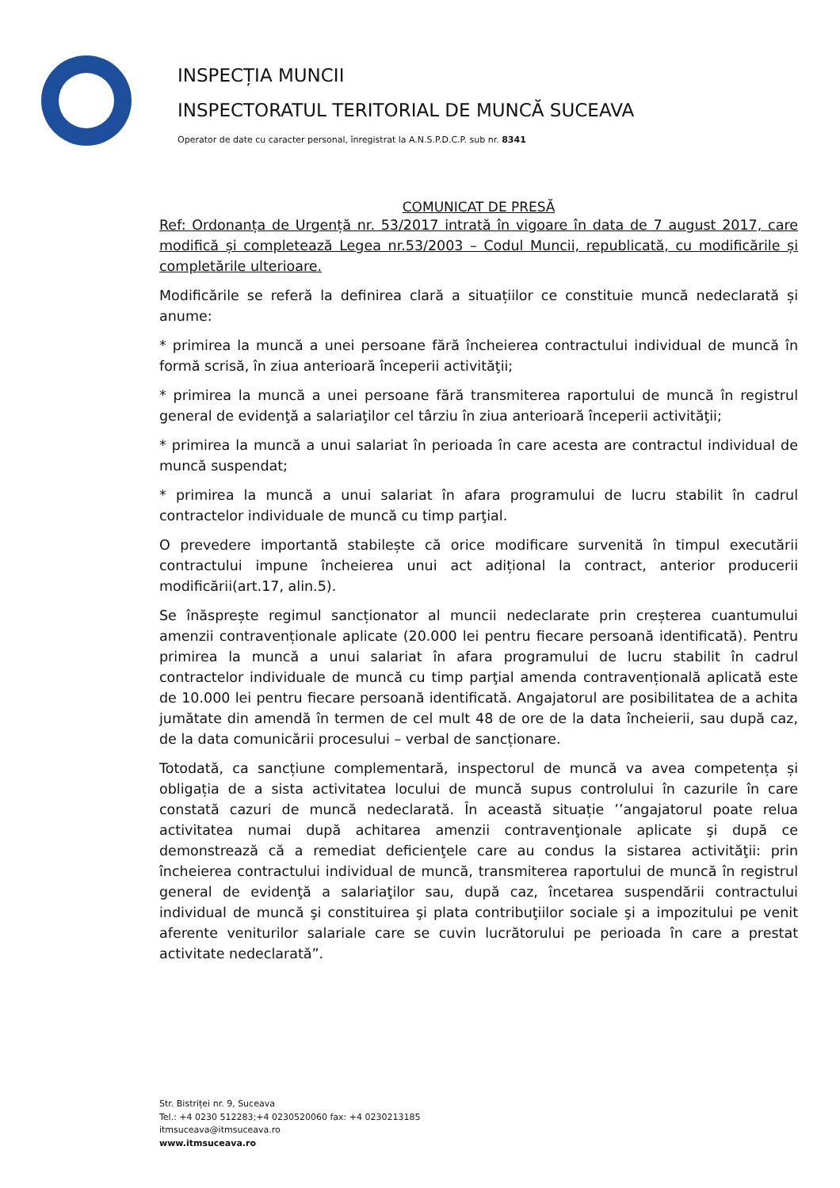INSPECȚIA MUNCII
INSPECTORATUL TERITORIAL DE MUNCĂ SUCEAVA
Operator de date cu caracter personal, înregistrat la A.N.S.P.D.C.P. sub nr. 8341
COMUNICAT DE PRESĂ
Ref: Ordonanța de Urgență nr. 53/2017 intrată în vigoare în data de 7 august 2017, care modifică și completează Legea nr.53/2003 – Codul Muncii, republicată, cu modificările și completările ulterioare.
Modificările se referă la definirea clară a situațiilor ce constituie muncă nedeclarată și anume:
* primirea la muncă a unei persoane fără încheierea contractului individual de muncă în formă scrisă, în ziua anterioară începerii activităţii;
* primirea la muncă a unei persoane fără transmiterea raportului de muncă în registrul general de evidenţă a salariaţilor cel târziu în ziua anterioară începerii activităţii;
* primirea la muncă a unui salariat în perioada în care acesta are contractul individual de muncă suspendat;
* primirea la muncă a unui salariat în afara programului de lucru stabilit în cadrul contractelor individuale de muncă cu timp parţial.
O prevedere importantă stabilește că orice modificare survenită în timpul executării contractului impune încheierea unui act adițional la contract, anterior producerii modificării(art.17, alin.5).
Se înăsprește regimul sancționator al muncii nedeclarate prin creșterea cuantumului amenzii contravenționale aplicate (20.000 lei pentru fiecare persoană identificată). Pentru primirea la muncă a unui salariat în afara programului de lucru stabilit în cadrul contractelor individuale de muncă cu timp parţial amenda contravențională aplicată este de 10.000 lei pentru fiecare persoană identificată. Angajatorul are posibilitatea de a achita jumătate din amendă în termen de cel mult 48 de ore de la data încheierii, sau după caz, de la data comunicării procesului – verbal de sancționare.
Totodată, ca sancțiune complementară, inspectorul de muncă va avea competența și obligația de a sista activitatea locului de muncă supus controlului în cazurile în care constată cazuri de muncă nedeclarată. În această situație ’’angajatorul poate relua activitatea numai după achitarea amenzii contravenţionale aplicate şi după ce demonstrează că a remediat deficienţele care au condus la sistarea activităţii: prin încheierea contractului individual de muncă, transmiterea raportului de muncă în registrul general de evidenţă a salariaţilor sau, după caz, încetarea suspendării contractului individual de muncă şi constituirea şi plata contribuţiilor sociale şi a impozitului pe venit aferente veniturilor salariale care se cuvin lucrătorului pe perioada în care a prestat activitate nedeclarată”.
Str. Bistriței nr. 9, Suceava
Tel.: +4 0230 512283;+4 0230520060 fax: +4 0230213185
itmsuceava@itmsuceava.ro
www.itmsuceava.ro